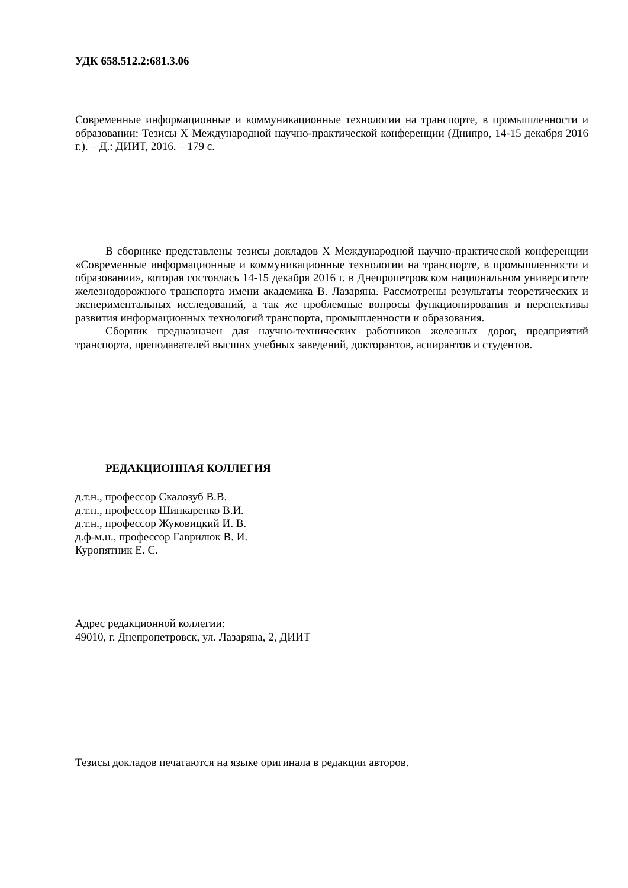УДК 658.512.2:681.3.06
Современные информационные и коммуникационные технологии на транспорте, в промышленности и образовании: Тезисы Х Международной научно-практической конференции (Днипро, 14-15 декабря 2016 г.). – Д.: ДИИТ, 2016. – 179 с.
В сборнике представлены тезисы докладов Х Международной научно-практической конференции «Современные информационные и коммуникационные технологии на транспорте, в промышленности и образовании», которая состоялась 14-15 декабря 2016 г. в Днепропетровском национальном университете железнодорожного транспорта имени академика В. Лазаряна. Рассмотрены результаты теоретических и экспериментальных исследований, а так же проблемные вопросы функционирования и перспективы развития информационных технологий транспорта, промышленности и образования.
Сборник предназначен для научно-технических работников железных дорог, предприятий транспорта, преподавателей высших учебных заведений, докторантов, аспирантов и студентов.
РЕДАКЦИОННАЯ КОЛЛЕГИЯ
д.т.н., профессор Скалозуб В.В.
д.т.н., профессор Шинкаренко В.И.
д.т.н., профессор Жуковицкий И. В.
д.ф-м.н., профессор Гаврилюк В. И.
Куропятник Е. С.
Адрес редакционной коллегии:
49010, г. Днепропетровск, ул. Лазаряна, 2, ДИИТ
Тезисы докладов печатаются на языке оригинала в редакции авторов.